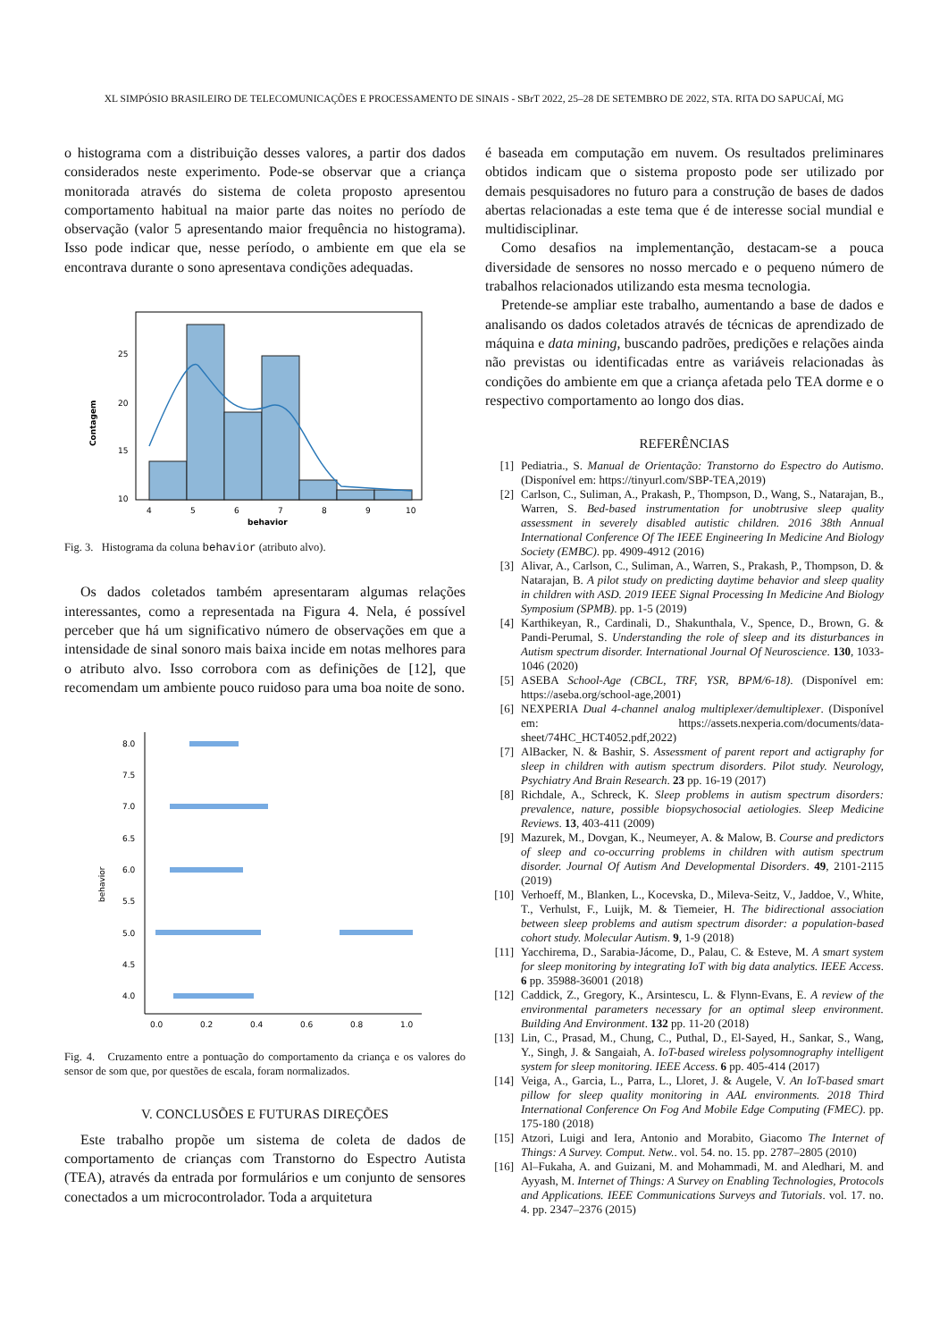XL SIMPÓSIO BRASILEIRO DE TELECOMUNICAÇÕES E PROCESSAMENTO DE SINAIS - SBrT 2022, 25–28 DE SETEMBRO DE 2022, STA. RITA DO SAPUCAÍ, MG
o histograma com a distribuição desses valores, a partir dos dados considerados neste experimento. Pode-se observar que a criança monitorada através do sistema de coleta proposto apresentou comportamento habitual na maior parte das noites no período de observação (valor 5 apresentando maior frequência no histograma). Isso pode indicar que, nesse período, o ambiente em que ela se encontrava durante o sono apresentava condições adequadas.
25
20
15
10
Contagem
4
5
6
7
8
9
10
behavior
Fig. 3. Histograma da coluna behavior (atributo alvo).
Os dados coletados também apresentaram algumas relações interessantes, como a representada na Figura 4. Nela, é possível perceber que há um significativo número de observações em que a intensidade de sinal sonoro mais baixa incide em notas melhores para o atributo alvo. Isso corrobora com as definições de [12], que recomendam um ambiente pouco ruidoso para uma boa noite de sono.
8.0
7.5
7.0
6.5
6.0
5.5
5.0
4.5
4.0
behavior
0.0
0.2
0.4
0.6
0.8
1.0
Fig. 4. Cruzamento entre a pontuação do comportamento da criança e os valores do sensor de som que, por questões de escala, foram normalizados.
V. CONCLUSÕES E FUTURAS DIREÇÕES
Este trabalho propõe um sistema de coleta de dados de comportamento de crianças com Transtorno do Espectro Autista (TEA), através da entrada por formulários e um conjunto de sensores conectados a um microcontrolador. Toda a arquitetura
é baseada em computação em nuvem. Os resultados preliminares obtidos indicam que o sistema proposto pode ser utilizado por demais pesquisadores no futuro para a construção de bases de dados abertas relacionadas a este tema que é de interesse social mundial e multidisciplinar.
Como desafios na implementanção, destacam-se a pouca diversidade de sensores no nosso mercado e o pequeno número de trabalhos relacionados utilizando esta mesma tecnologia.
Pretende-se ampliar este trabalho, aumentando a base de dados e analisando os dados coletados através de técnicas de aprendizado de máquina e data mining, buscando padrões, predições e relações ainda não previstas ou identificadas entre as variáveis relacionadas às condições do ambiente em que a criança afetada pelo TEA dorme e o respectivo comportamento ao longo dos dias.
REFERÊNCIAS
[1] Pediatria., S. Manual de Orientação: Transtorno do Espectro do Autismo. (Disponível em: https://tinyurl.com/SBP-TEA,2019)
[2] Carlson, C., Suliman, A., Prakash, P., Thompson, D., Wang, S., Natarajan, B., Warren, S. Bed-based instrumentation for unobtrusive sleep quality assessment in severely disabled autistic children. 2016 38th Annual International Conference Of The IEEE Engineering In Medicine And Biology Society (EMBC). pp. 4909-4912 (2016)
[3] Alivar, A., Carlson, C., Suliman, A., Warren, S., Prakash, P., Thompson, D. & Natarajan, B. A pilot study on predicting daytime behavior and sleep quality in children with ASD. 2019 IEEE Signal Processing In Medicine And Biology Symposium (SPMB). pp. 1-5 (2019)
[4] Karthikeyan, R., Cardinali, D., Shakunthala, V., Spence, D., Brown, G. & Pandi-Perumal, S. Understanding the role of sleep and its disturbances in Autism spectrum disorder. International Journal Of Neuroscience. 130, 1033-1046 (2020)
[5] ASEBA School-Age (CBCL, TRF, YSR, BPM/6-18). (Disponível em: https://aseba.org/school-age,2001)
[6] NEXPERIA Dual 4-channel analog multiplexer/demultiplexer. (Disponível em: https://assets.nexperia.com/documents/data-sheet/74HC_HCT4052.pdf,2022)
[7] AlBacker, N. & Bashir, S. Assessment of parent report and actigraphy for sleep in children with autism spectrum disorders. Pilot study. Neurology, Psychiatry And Brain Research. 23 pp. 16-19 (2017)
[8] Richdale, A., Schreck, K. Sleep problems in autism spectrum disorders: prevalence, nature, possible biopsychosocial aetiologies. Sleep Medicine Reviews. 13, 403-411 (2009)
[9] Mazurek, M., Dovgan, K., Neumeyer, A. & Malow, B. Course and predictors of sleep and co-occurring problems in children with autism spectrum disorder. Journal Of Autism And Developmental Disorders. 49, 2101-2115 (2019)
[10] Verhoeff, M., Blanken, L., Kocevska, D., Mileva-Seitz, V., Jaddoe, V., White, T., Verhulst, F., Luijk, M. & Tiemeier, H. The bidirectional association between sleep problems and autism spectrum disorder: a population-based cohort study. Molecular Autism. 9, 1-9 (2018)
[11] Yacchirema, D., Sarabia-Jácome, D., Palau, C. & Esteve, M. A smart system for sleep monitoring by integrating IoT with big data analytics. IEEE Access. 6 pp. 35988-36001 (2018)
[12] Caddick, Z., Gregory, K., Arsintescu, L. & Flynn-Evans, E. A review of the environmental parameters necessary for an optimal sleep environment. Building And Environment. 132 pp. 11-20 (2018)
[13] Lin, C., Prasad, M., Chung, C., Puthal, D., El-Sayed, H., Sankar, S., Wang, Y., Singh, J. & Sangaiah, A. IoT-based wireless polysomnography intelligent system for sleep monitoring. IEEE Access. 6 pp. 405-414 (2017)
[14] Veiga, A., Garcia, L., Parra, L., Lloret, J. & Augele, V. An IoT-based smart pillow for sleep quality monitoring in AAL environments. 2018 Third International Conference On Fog And Mobile Edge Computing (FMEC). pp. 175-180 (2018)
[15] Atzori, Luigi and Iera, Antonio and Morabito, Giacomo The Internet of Things: A Survey. Comput. Netw.. vol. 54. no. 15. pp. 2787–2805 (2010)
[16] Al–Fukaha, A. and Guizani, M. and Mohammadi, M. and Aledhari, M. and Ayyash, M. Internet of Things: A Survey on Enabling Technologies, Protocols and Applications. IEEE Communications Surveys and Tutorials. vol. 17. no. 4. pp. 2347–2376 (2015)